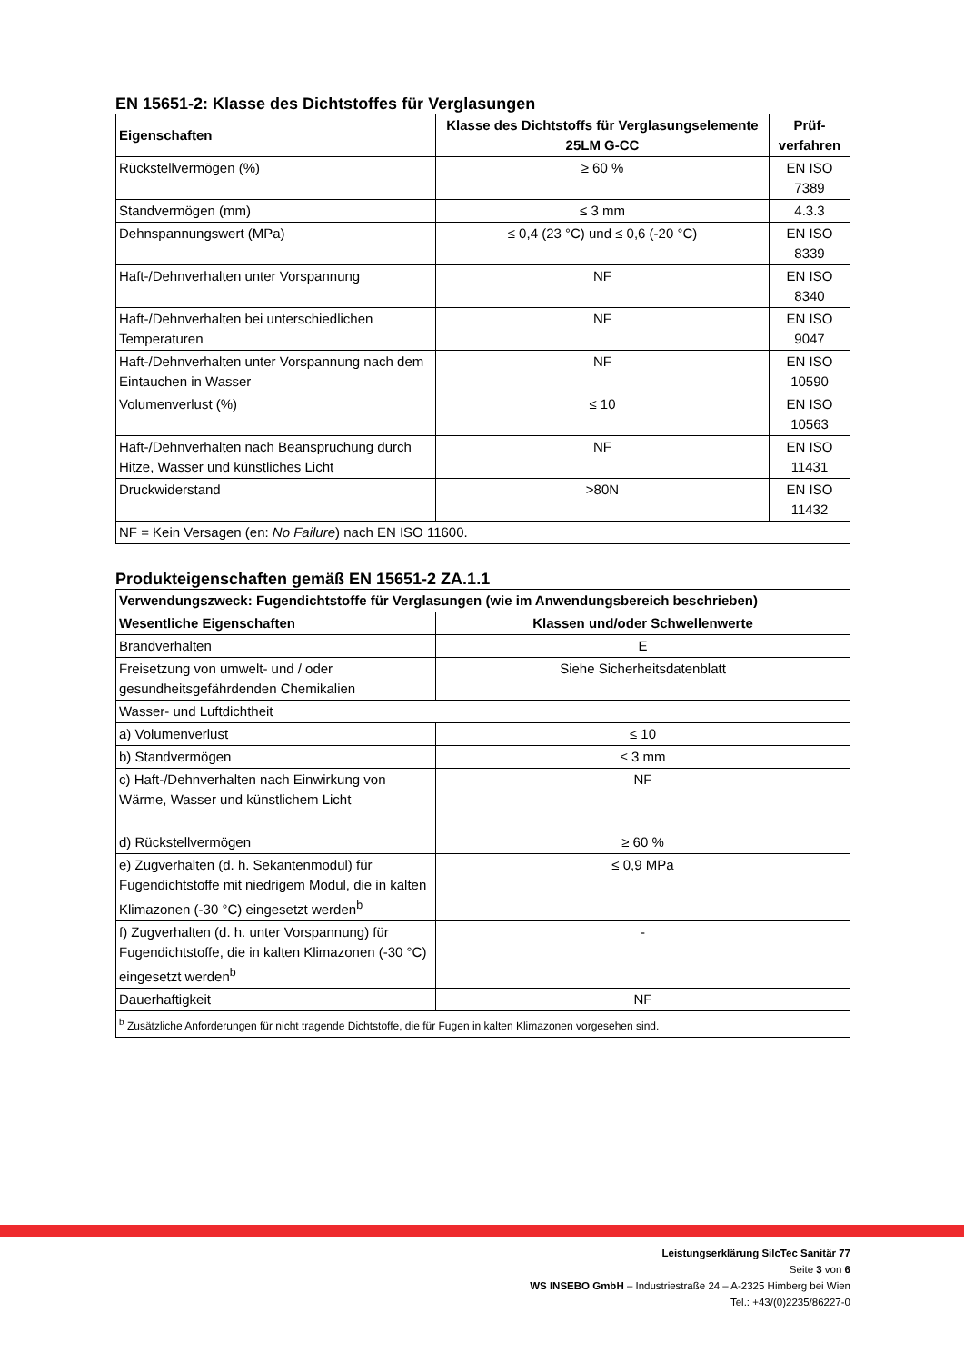EN 15651-2: Klasse des Dichtstoffes für Verglasungen
| Eigenschaften | Klasse des Dichtstoffs für Verglasungselemente 25LM G-CC | Prüf- verfahren |
| --- | --- | --- |
| Rückstellvermögen (%) | ≥ 60 % | EN ISO 7389 |
| Standvermögen (mm) | ≤ 3 mm | 4.3.3 |
| Dehnspannungswert (MPa) | ≤ 0,4 (23 °C) und ≤ 0,6 (-20 °C) | EN ISO 8339 |
| Haft-/Dehnverhalten unter Vorspannung | NF | EN ISO 8340 |
| Haft-/Dehnverhalten bei unterschiedlichen Temperaturen | NF | EN ISO 9047 |
| Haft-/Dehnverhalten unter Vorspannung nach dem Eintauchen in Wasser | NF | EN ISO 10590 |
| Volumenverlust (%) | ≤ 10 | EN ISO 10563 |
| Haft-/Dehnverhalten nach Beanspruchung durch Hitze, Wasser und künstliches Licht | NF | EN ISO 11431 |
| Druckwiderstand | >80N | EN ISO 11432 |
| NF = Kein Versagen (en: No Failure ) nach EN ISO 11600. | | |
Produkteigenschaften gemäß EN 15651-2 ZA.1.1
| Verwendungszweck: Fugendichtstoffe für Verglasungen (wie im Anwendungsbereich beschrieben) | |
| --- | --- |
| Wesentliche Eigenschaften | Klassen und/oder Schwellenwerte |
| Brandverhalten | E |
| Freisetzung von umwelt- und / oder gesundheitsgefährdenden Chemikalien | Siehe Sicherheitsdatenblatt |
| Wasser- und Luftdichtheit | |
| a) Volumenverlust | ≤ 10 |
| b) Standvermögen | ≤ 3 mm |
| c) Haft-/Dehnverhalten nach Einwirkung von Wärme, Wasser und künstlichem Licht | NF |
| d) Rückstellvermögen | ≥ 60 % |
| e) Zugverhalten (d. h. Sekantenmodul) für Fugendichtstoffe mit niedrigem Modul, die in kalten Klimazonen (-30 °C) eingesetzt werden<sup>b</sup> | ≤ 0,9 MPa |
| f) Zugverhalten (d. h. unter Vorspannung) für Fugendichtstoffe, die in kalten Klimazonen (-30 °C) eingesetzt werden<sup>b</sup> | - |
| Dauerhaftigkeit | NF |
| <sup>b</sup> Zusätzliche Anforderungen für nicht tragende Dichtstoffe, die für Fugen in kalten Klimazonen vorgesehen sind. | |
Leistungserklärung SilcTec Sanitär 77
Seite 3 von 6
WS INSEBO GmbH – Industriestraße 24 – A-2325 Himberg bei Wien
Tel.: +43/(0)2235/86227-0